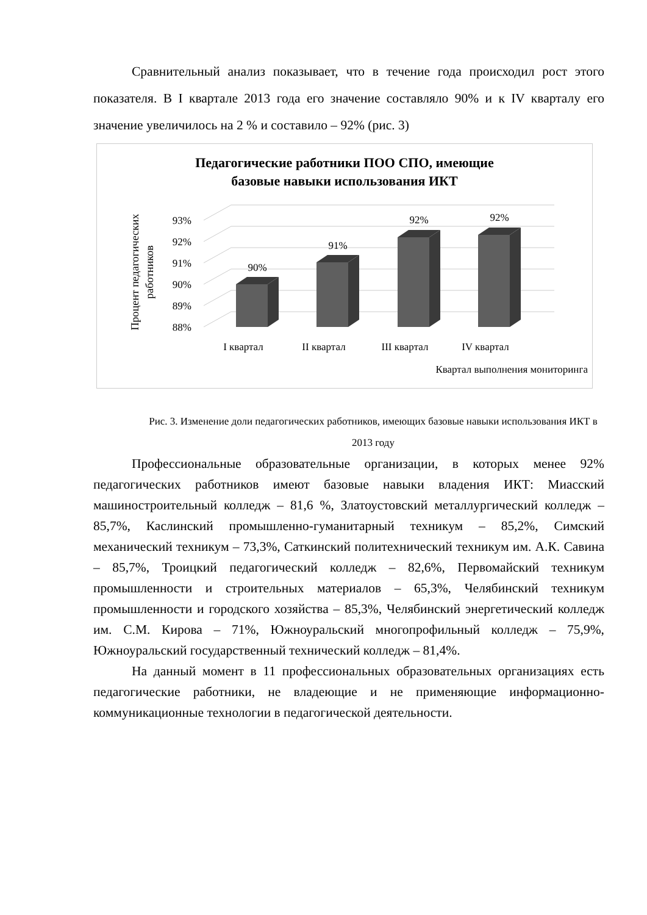Сравнительный анализ показывает, что в течение года происходил рост этого показателя. В I квартале 2013 года его значение составляло 90% и к IV кварталу его значение увеличилось на 2 % и составило – 92% (рис. 3)
Педагогические работники ПОО СПО, имеющие
базовые навыки использования ИКТ
88%
89%
90%
91%
92%
93%
90%
91%
92%
92%
I квартал
II квартал
III квартал
IV квартал
Квартал выполнения мониторинга
Процент педагогических
работников
Рис. 3. Изменение доли педагогических работников, имеющих базовые навыки использования ИКТ в 2013 году
Профессиональные образовательные организации, в которых менее 92% педагогических работников имеют базовые навыки владения ИКТ: Миасский машиностроительный колледж – 81,6 %, Златоустовский металлургический колледж – 85,7%, Каслинский промышленно-гуманитарный техникум – 85,2%, Симский механический техникум – 73,3%, Саткинский политехнический техникум им. А.К. Савина – 85,7%, Троицкий педагогический колледж – 82,6%, Первомайский техникум промышленности и строительных материалов – 65,3%, Челябинский техникум промышленности и городского хозяйства – 85,3%, Челябинский энергетический колледж им. С.М. Кирова – 71%, Южноуральский многопрофильный колледж – 75,9%, Южноуральский государственный технический колледж – 81,4%.
На данный момент в 11 профессиональных образовательных организациях есть педагогические работники, не владеющие и не применяющие информационно-коммуникационные технологии в педагогической деятельности.